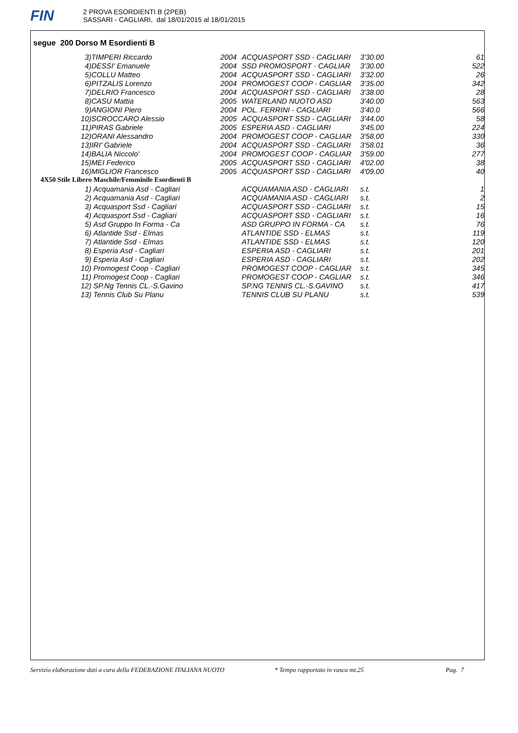FIN
2 PROVA ESORDIENTI B (2PEB)
SASSARI - CAGLIARI, dal 18/01/2015 al 18/01/2015
segue 200 Dorso M Esordienti B
| 3) | TIMPERI Riccardo | 2004 | ACQUASPORT SSD - CAGLIARI | 3'30.00 | 61 |
| 4) | DESSI' Emanuele | 2004 | SSD PROMOSPORT - CAGLIAR | 3'30.00 | 522 |
| 5) | COLLU Matteo | 2004 | ACQUASPORT SSD - CAGLIARI | 3'32.00 | 26 |
| 6) | PITZALIS Lorenzo | 2004 | PROMOGEST COOP - CAGLIAR | 3'35.00 | 342 |
| 7) | DELRIO Francesco | 2004 | ACQUASPORT SSD - CAGLIARI | 3'38.00 | 28 |
| 8) | CASU Mattia | 2005 | WATERLAND NUOTO ASD | 3'40.00 | 563 |
| 9) | ANGIONI Piero | 2004 | POL. FERRINI - CAGLIARI | 3'40.0 | 566 |
| 10) | SCROCCARO Alessio | 2005 | ACQUASPORT SSD - CAGLIARI | 3'44.00 | 58 |
| 11) | PIRAS Gabriele | 2005 | ESPERIA ASD - CAGLIARI | 3'45.00 | 224 |
| 12) | ORANI Alessandro | 2004 | PROMOGEST COOP - CAGLIAR | 3'58.00 | 330 |
| 13) | IRI' Gabriele | 2004 | ACQUASPORT SSD - CAGLIARI | 3'58.01 | 36 |
| 14) | BALIA Niccolo' | 2004 | PROMOGEST COOP - CAGLIAR | 3'59.00 | 277 |
| 15) | MEI Federico | 2005 | ACQUASPORT SSD - CAGLIARI | 4'02.00 | 38 |
| 16) | MIGLIOR Francesco | 2005 | ACQUASPORT SSD - CAGLIARI | 4'09.00 | 40 |
| 4X50 Stile Libero Maschile/Femminile Esordienti B | | | | | |
| 1) | Acquamania Asd - Cagliari | | ACQUAMANIA ASD - CAGLIARI | s.t. | 1 |
| 2) | Acquamania Asd - Cagliari | | ACQUAMANIA ASD - CAGLIARI | s.t. | 2 |
| 3) | Acquasport Ssd - Cagliari | | ACQUASPORT SSD - CAGLIARI | s.t. | 15 |
| 4) | Acquasport Ssd - Cagliari | | ACQUASPORT SSD - CAGLIARI | s.t. | 16 |
| 5) | Asd Gruppo In Forma - Ca | | ASD GRUPPO IN FORMA - CA | s.t. | 76 |
| 6) | Atlantide Ssd - Elmas | | ATLANTIDE SSD - ELMAS | s.t. | 119 |
| 7) | Atlantide Ssd - Elmas | | ATLANTIDE SSD - ELMAS | s.t. | 120 |
| 8) | Esperia Asd - Cagliari | | ESPERIA ASD - CAGLIARI | s.t. | 201 |
| 9) | Esperia Asd - Cagliari | | ESPERIA ASD - CAGLIARI | s.t. | 202 |
| 10) | Promogest Coop - Cagliari | | PROMOGEST COOP - CAGLIAR | s.t. | 345 |
| 11) | Promogest Coop - Cagliari | | PROMOGEST COOP - CAGLIAR | s.t. | 346 |
| 12) | SP.Ng Tennis CL.-S.Gavino | | SP.NG TENNIS CL.-S.GAVINO | s.t. | 417 |
| 13) | Tennis Club Su Planu | | TENNIS CLUB SU PLANU | s.t. | 539 |
Servizio elaborazione dati a cura della FEDERAZIONE ITALIANA NUOTO * Tempo rapportato in vasca mt.25 Pag. 7